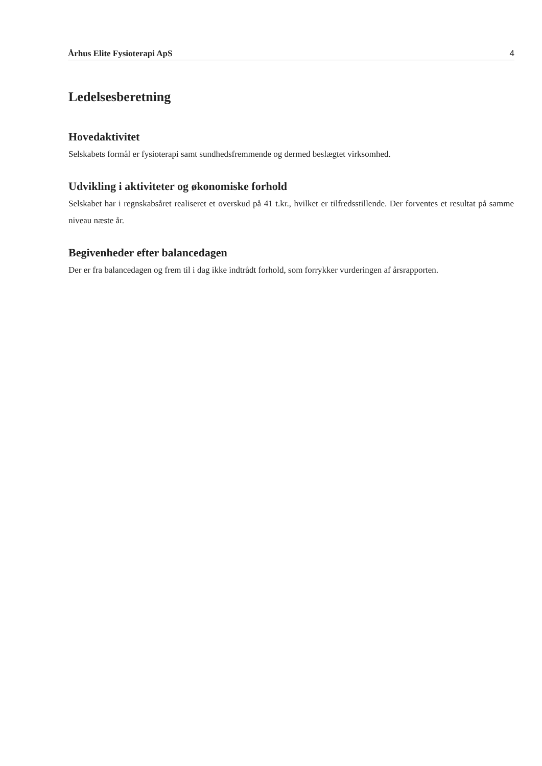Århus Elite Fysioterapi ApS 4
Ledelsesberetning
Hovedaktivitet
Selskabets formål er fysioterapi samt sundhedsfremmende og dermed beslægtet virksomhed.
Udvikling i aktiviteter og økonomiske forhold
Selskabet har i regnskabsåret realiseret et overskud på 41 t.kr., hvilket er tilfredsstillende. Der forventes et resultat på samme niveau næste år.
Begivenheder efter balancedagen
Der er fra balancedagen og frem til i dag ikke indtrådt forhold, som forrykker vurderingen af årsrapporten.